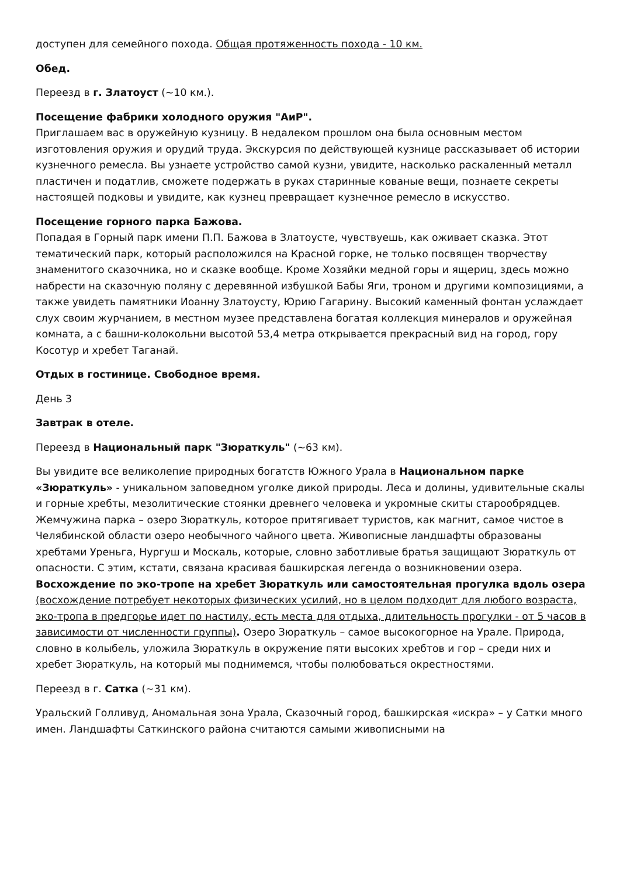доступен для семейного похода. Общая протяженность похода - 10 км.
Обед.
Переезд в г. Златоуст (~10 км.).
Посещение фабрики холодного оружия "АиР".
Приглашаем вас в оружейную кузницу. В недалеком прошлом она была основным местом изготовления оружия и орудий труда. Экскурсия по действующей кузнице рассказывает об истории кузнечного ремесла. Вы узнаете устройство самой кузни, увидите, насколько раскаленный металл пластичен и податлив, сможете подержать в руках старинные кованые вещи, познаете секреты настоящей подковы и увидите, как кузнец превращает кузнечное ремесло в искусство.
Посещение горного парка Бажова.
Попадая в Горный парк имени П.П. Бажова в Златоусте, чувствуешь, как оживает сказка. Этот тематический парк, который расположился на Красной горке, не только посвящен творчеству знаменитого сказочника, но и сказке вообще. Кроме Хозяйки медной горы и ящериц, здесь можно набрести на сказочную поляну с деревянной избушкой Бабы Яги, троном и другими композициями, а также увидеть памятники Иоанну Златоусту, Юрию Гагарину. Высокий каменный фонтан услаждает слух своим журчанием, в местном музее представлена богатая коллекция минералов и оружейная комната, а с башни-колокольни высотой 53,4 метра открывается прекрасный вид на город, гору Косотур и хребет Таганай.
Отдых в гостинице. Свободное время.
День 3
Завтрак в отеле.
Переезд в Национальный парк "Зюраткуль" (~63 км).
Вы увидите все великолепие природных богатств Южного Урала в Национальном парке «Зюраткуль» - уникальном заповедном уголке дикой природы. Леса и долины, удивительные скалы и горные хребты, мезолитические стоянки древнего человека и укромные скиты старообрядцев. Жемчужина парка – озеро Зюраткуль, которое притягивает туристов, как магнит, самое чистое в Челябинской области озеро необычного чайного цвета. Живописные ландшафты образованы хребтами Уреньга, Нургуш и Москаль, которые, словно заботливые братья защищают Зюраткуль от опасности. С этим, кстати, связана красивая башкирская легенда о возникновении озера.
Восхождение по эко-тропе на хребет Зюраткуль или самостоятельная прогулка вдоль озера (восхождение потребует некоторых физических усилий, но в целом подходит для любого возраста, эко-тропа в предгорье идет по настилу, есть места для отдыха, длительность прогулки - от 5 часов в зависимости от численности группы). Озеро Зюраткуль – самое высокогорное на Урале. Природа, словно в колыбель, уложила Зюраткуль в окружение пяти высоких хребтов и гор – среди них и хребет Зюраткуль, на который мы поднимемся, чтобы полюбоваться окрестностями.
Переезд в г. Сатка (~31 км).
Уральский Голливуд, Аномальная зона Урала, Сказочный город, башкирская «искра» – у Сатки много имен. Ландшафты Саткинского района считаются самыми живописными на